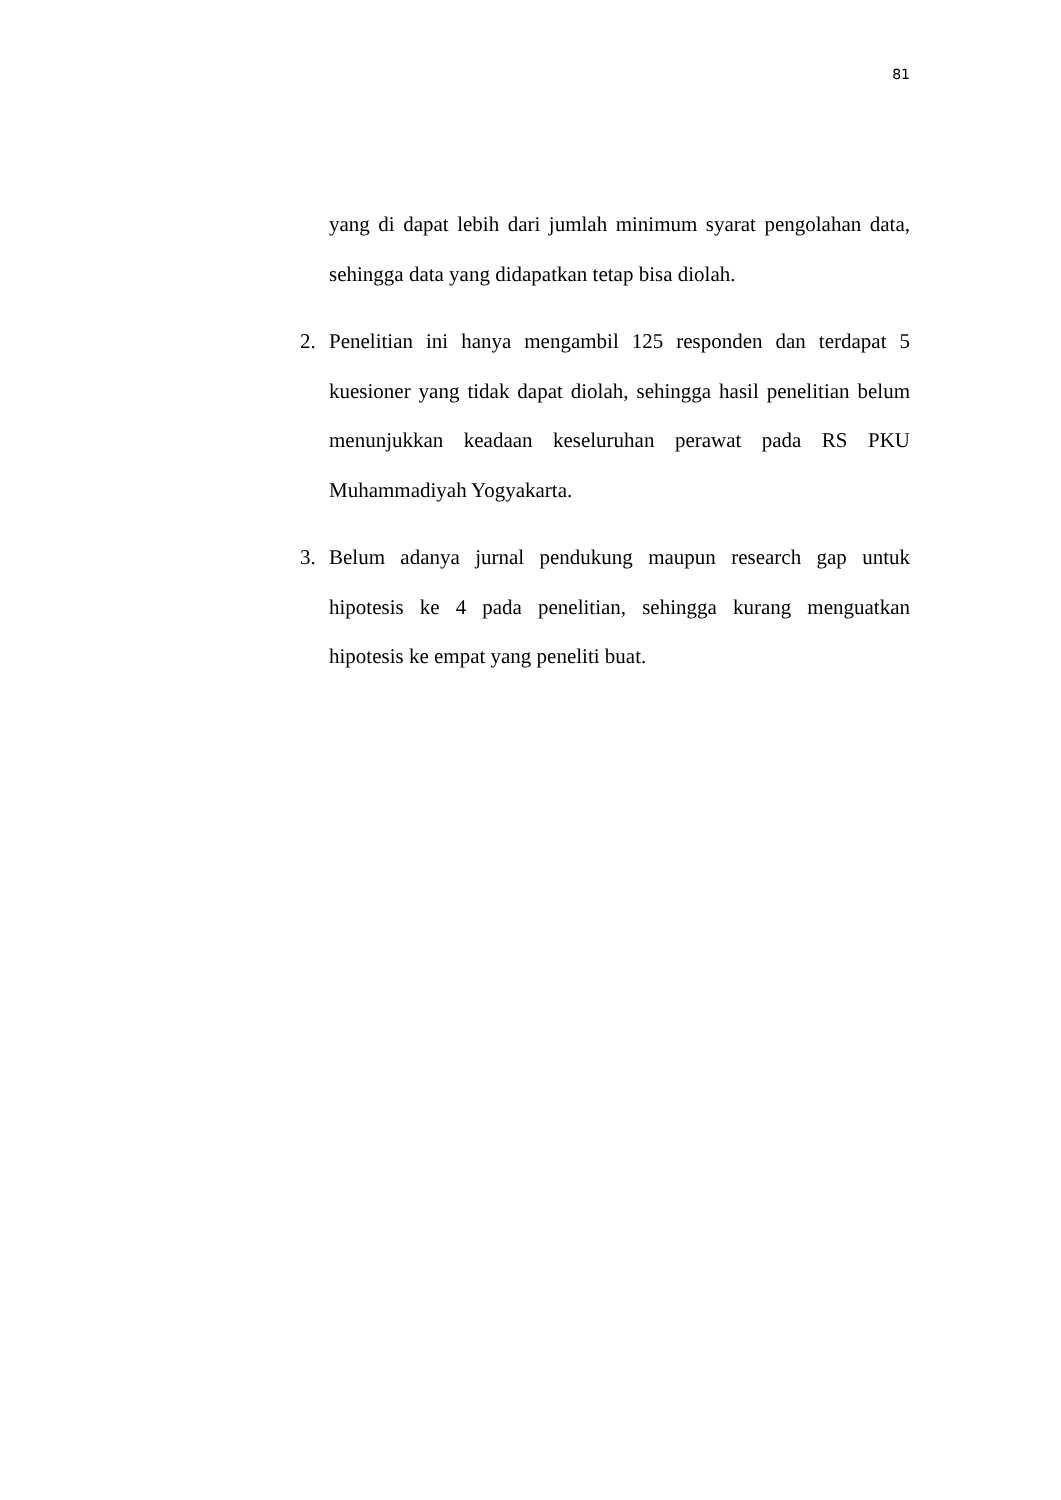81
yang di dapat lebih dari jumlah minimum syarat pengolahan data, sehingga data yang didapatkan tetap bisa diolah.
2. Penelitian ini hanya mengambil 125 responden dan terdapat 5 kuesioner yang tidak dapat diolah, sehingga hasil penelitian belum menunjukkan keadaan keseluruhan perawat pada RS PKU Muhammadiyah Yogyakarta.
3. Belum adanya jurnal pendukung maupun research gap untuk hipotesis ke 4 pada penelitian, sehingga kurang menguatkan hipotesis ke empat yang peneliti buat.